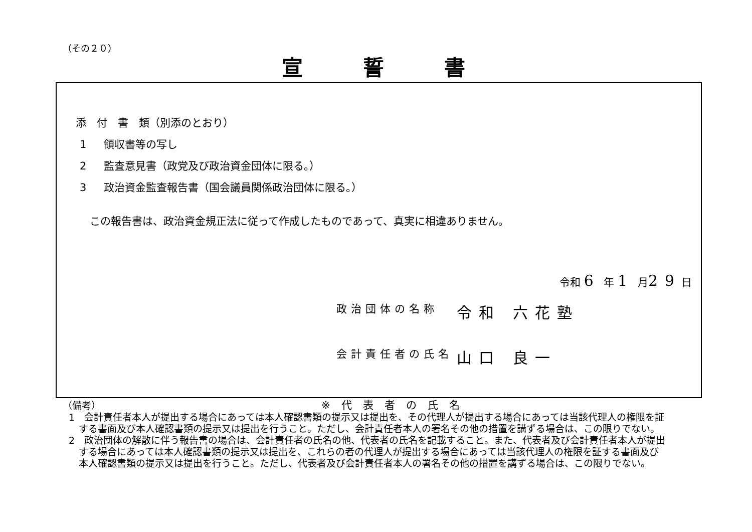（その２０）
宣誓書
添　付　書　類（別添のとおり）
1 領収書等の写し
2 監査意見書（政党及び政治資金団体に限る。）
3 政治資金監査報告書（国会議員関係政治団体に限る。）
この報告書は、政治資金規正法に従って作成したものであって、真実に相違ありません。
令和 6 年 1 月29日
政治団体の名称 令和 六花塾
会計責任者の氏名 山口 良一
※代表者の氏名
（備考）
1　会計責任者本人が提出する場合にあっては本人確認書類の提示又は提出を、その代理人が提出する場合にあっては当該代理人の権限を証する書面及び本人確認書類の提示又は提出を行うこと。ただし、会計責任者本人の署名その他の措置を講ずる場合は、この限りでない。
2　政治団体の解散に伴う報告書の場合は、会計責任者の氏名の他、代表者の氏名を記載すること。また、代表者及び会計責任者本人が提出する場合にあっては本人確認書類の提示又は提出を、これらの者の代理人が提出する場合にあっては当該代理人の権限を証する書面及び本人確認書類の提示又は提出を行うこと。ただし、代表者及び会計責任者本人の署名その他の措置を講ずる場合は、この限りでない。